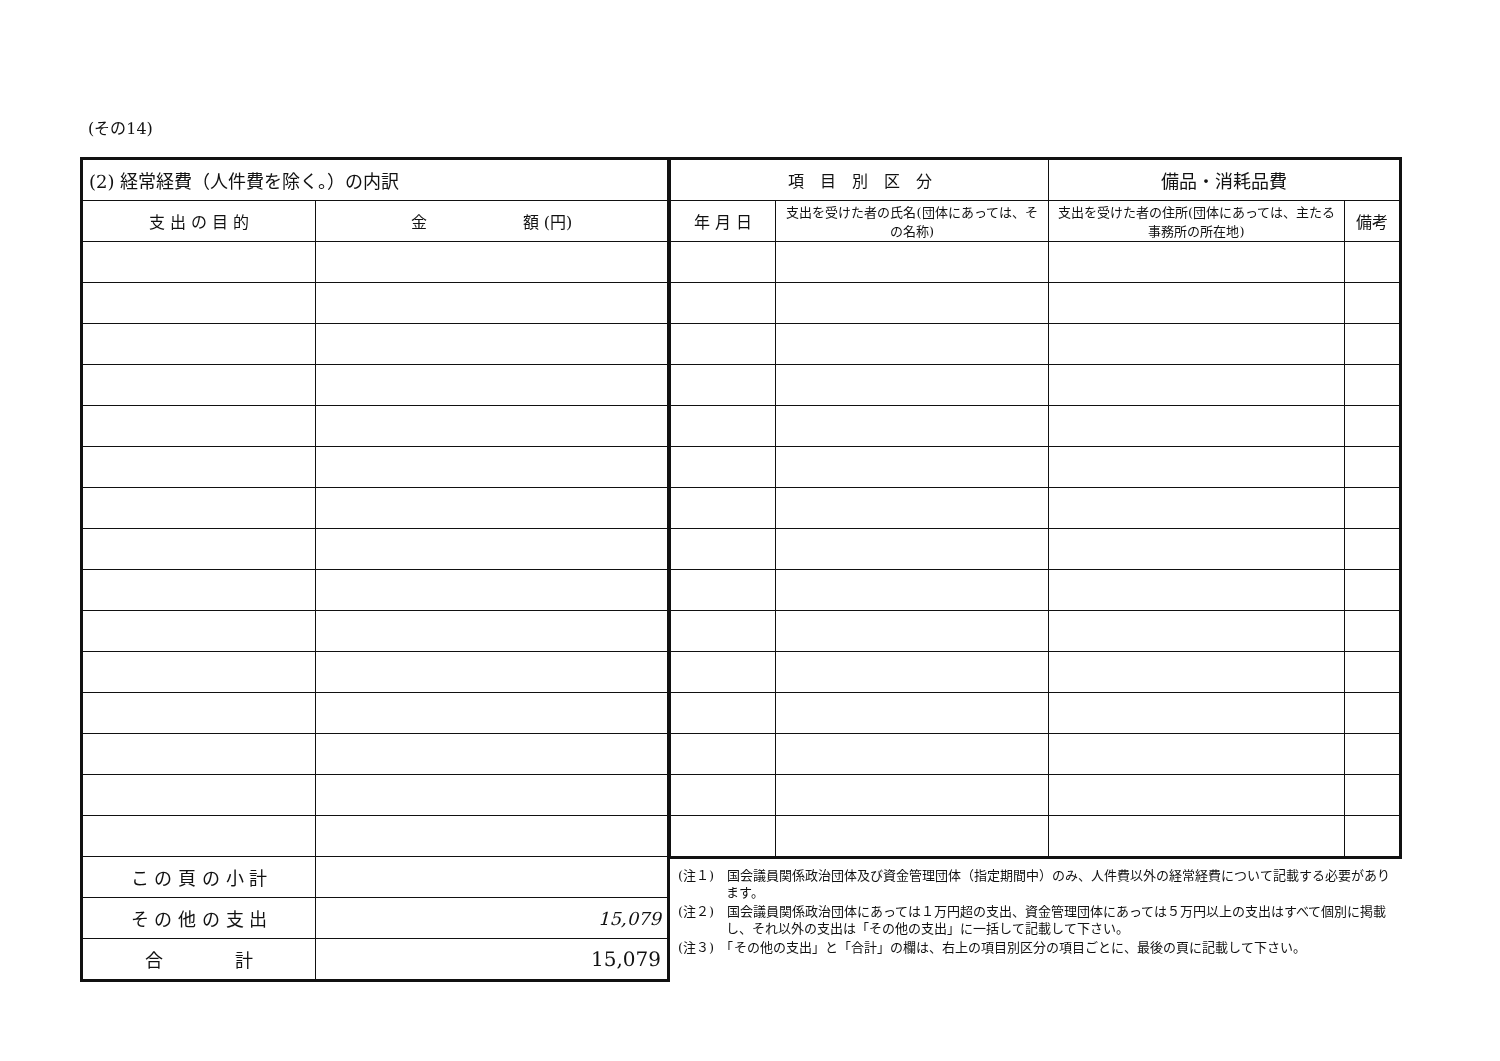(その14)
| (2) 経常経費（人件費を除く。）の内訳 | |
| --- | --- |
| 支 出 の 目 的 | 金 額 (円) |
| こ の 頁 の 小 計 | |
| そ の 他 の 支 出 | 15,079 |
| 合 計 | 15,079 |
| 項 目 別 区 分 | | 備品・消耗品費 | |
| --- | --- | --- | --- |
| 年 月 日 | 支出を受けた者の氏名(団体にあっては、その名称) | 支出を受けた者の住所(団体にあっては、主たる事務所の所在地) | 備考 |
(注１)　国会議員関係政治団体及び資金管理団体（指定期間中）のみ、人件費以外の経常経費について記載する必要があります。
(注２)　国会議員関係政治団体にあっては１万円超の支出、資金管理団体にあっては５万円以上の支出はすべて個別に掲載し、それ以外の支出は「その他の支出」に一括して記載して下さい。
(注３)　「その他の支出」と「合計」の欄は、右上の項目別区分の項目ごとに、最後の頁に記載して下さい。